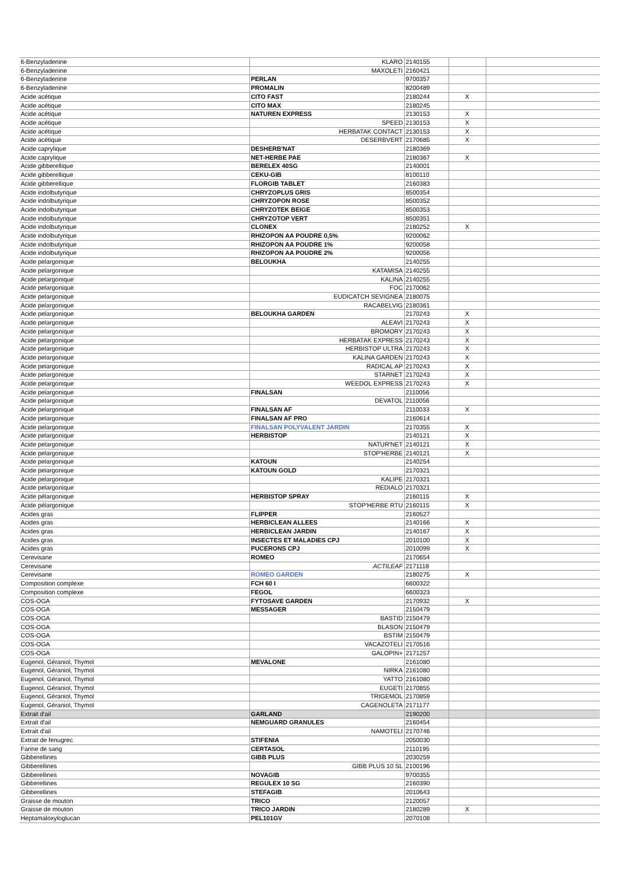| 6-Benzyladenine | KLARO | 2140155 | | |
| 6-Benzyladenine | MAXOLETI | 2160421 | | |
| 6-Benzyladenine | PERLAN | 9700357 | | |
| 6-Benzyladenine | PROMALIN | 8200489 | | |
| Acide acétique | CITO FAST | 2180244 | X | |
| Acide acétique | CITO MAX | 2180245 | | |
| Acide acétique | NATUREN EXPRESS | 2130153 | X | |
| Acide acétique | SPEED | 2130153 | X | |
| Acide acétique | HERBATAK CONTACT | 2130153 | X | |
| Acide acétique | DESERBVERT | 2170685 | X | |
| Acide caprylique | DESHERB'NAT | 2180369 | | |
| Acide caprylique | NET-HERBE PAE | 2180367 | X | |
| Acide gibberellique | BERELEX 40SG | 2140001 | | |
| Acide gibberellique | CEKU-GIB | 8100110 | | |
| Acide gibberellique | FLORGIB TABLET | 2160383 | | |
| Acide indolbutyrique | CHRYZOPLUS GRIS | 8500354 | | |
| Acide indolbutyrique | CHRYZOPON ROSE | 8500352 | | |
| Acide indolbutyrique | CHRYZOTEK BEIGE | 8500353 | | |
| Acide indolbutyrique | CHRYZOTOP VERT | 8500351 | | |
| Acide indolbutyrique | CLONEX | 2180252 | X | |
| Acide indolbutyrique | RHIZOPON AA POUDRE 0,5% | 9200062 | | |
| Acide indolbutyrique | RHIZOPON AA POUDRE 1% | 9200058 | | |
| Acide indolbutyrique | RHIZOPON AA POUDRE 2% | 9200056 | | |
| Acide pelargonique | BELOUKHA | 2140255 | | |
| Acide pelargonique | KATAMISA | 2140255 | | |
| Acide pelargonique | KALINA | 2140255 | | |
| Acide pelargonique | FOC | 2170062 | | |
| Acide pelargonique | EUDICATCH SEVIGNEA | 2180075 | | |
| Acide pelargonique | RACABELVIG | 2180361 | | |
| Acide pelargonique | BELOUKHA GARDEN | 2170243 | X | |
| Acide pelargonique | ALEAVI | 2170243 | X | |
| Acide pelargonique | BROMORY | 2170243 | X | |
| Acide pelargonique | HERBATAK EXPRESS | 2170243 | X | |
| Acide pelargonique | HERBISTOP ULTRA | 2170243 | X | |
| Acide pelargonique | KALINA GARDEN | 2170243 | X | |
| Acide pelargonique | RADICAL AP | 2170243 | X | |
| Acide pelargonique | STARNET | 2170243 | X | |
| Acide pelargonique | WEEDOL EXPRESS | 2170243 | X | |
| Acide pelargonique | FINALSAN | 2110056 | | |
| Acide pelargonique | DEVATOL | 2110056 | | |
| Acide pelargonique | FINALSAN AF | 2110033 | X | |
| Acide pelargonique | FINALSAN AF PRO | 2160614 | | |
| Acide pelargonique | FINALSAN POLYVALENT JARDIN | 2170355 | X | |
| Acide pelargonique | HERBISTOP | 2140121 | X | |
| Acide pelargonique | NATUR'NET | 2140121 | X | |
| Acide pelargonique | STOP'HERBE | 2140121 | X | |
| Acide pelargonique | KATOUN | 2140254 | | |
| Acide pelargonique | KATOUN GOLD | 2170321 | | |
| Acide pelargonique | KALIPE | 2170321 | | |
| Acide pelargonique | REDIALO | 2170321 | | |
| Acide pélargonique | HERBISTOP SPRAY | 2160115 | X | |
| Acide pélargonique | STOP'HERBE RTU | 2160115 | X | |
| Acides gras | FLIPPER | 2160527 | | |
| Acides gras | HERBICLEAN ALLEES | 2140166 | X | |
| Acides gras | HERBICLEAN JARDIN | 2140167 | X | |
| Acides gras | INSECTES ET MALADIES CPJ | 2010100 | X | |
| Acides gras | PUCERONS CPJ | 2010099 | X | |
| Cerevisane | ROMEO | 2170654 | | |
| Cerevisane | ACTILEAF | 2171118 | | |
| Cerevisane | ROMEO GARDEN | 2180275 | X | |
| Composition complexe | FCH 60 I | 6600322 | | |
| Composition complexe | FEGOL | 6600323 | | |
| COS-OGA | FYTOSAVE GARDEN | 2170932 | X | |
| COS-OGA | MESSAGER | 2150479 | | |
| COS-OGA | BASTID | 2150479 | | |
| COS-OGA | BLASON | 2150479 | | |
| COS-OGA | BSTIM | 2150479 | | |
| COS-OGA | VACAZOTELI | 2170516 | | |
| COS-OGA | GALOPIN+ | 2171257 | | |
| Eugenol, Géraniol, Thymol | MEVALONE | 2161080 | | |
| Eugenol, Géraniol, Thymol | NIRKA | 2161080 | | |
| Eugenol, Géraniol, Thymol | YATTO | 2161080 | | |
| Eugenol, Géraniol, Thymol | EUGETI | 2170855 | | |
| Eugenol, Géraniol, Thymol | TRIGEMOL | 2170859 | | |
| Eugenol, Géraniol, Thymol | CAGENOLETA | 2171177 | | |
| Extrait d'ail | GARLAND | 2190200 | | |
| Extrait d'ail | NEMGUARD GRANULES | 2160454 | | |
| Extrait d'ail | NAMOTELI | 2170746 | | |
| Extrait de fenugrec | STIFENIA | 2050030 | | |
| Farine de sang | CERTASOL | 2110195 | | |
| Gibberellines | GIBB PLUS | 2030259 | | |
| Gibberellines | GIBB PLUS 10 SL | 2100196 | | |
| Gibberellines | NOVAGIB | 9700355 | | |
| Gibberellines | REGULEX 10 SG | 2160390 | | |
| Gibberellines | STEFAGIB | 2010643 | | |
| Graisse de mouton | TRICO | 2120057 | | |
| Graisse de mouton | TRICO JARDIN | 2180289 | X | |
| Heptamaloxyloglucan | PEL101GV | 2070108 | | |